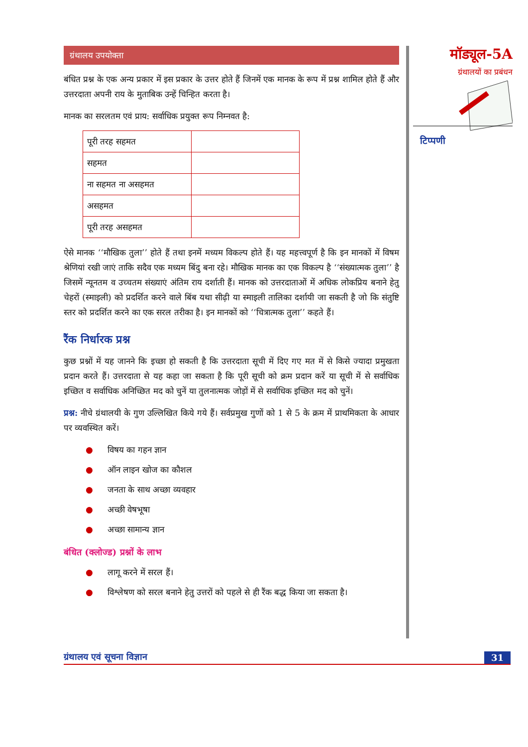ग्रंथालय उपयोक्ता
बंधित प्रश्न के एक अन्य प्रकार में इस प्रकार के उत्तर होते हैं जिनमें एक मानक के रूप में प्रश्न शामिल होते हैं और उत्तरदाता अपनी राय के मुताबिक उन्हें चिन्हित करता है।
मानक का सरलतम एवं प्राय: सर्वाधिक प्रयुक्त रूप निम्नवत है:
| पूरी तरह सहमत | |
| सहमत | |
| ना सहमत ना असहमत | |
| असहमत | |
| पूरी तरह असहमत | |
ऐसे मानक ‘‘मौखिक तुला’’ होते हैं तथा इनमें मध्यम विकल्प होते हैं। यह महत्त्वपूर्ण है कि इन मानकों में विषम श्रेणियां रखी जाएं ताकि सदैव एक मध्यम बिंदु बना रहे। मौखिक मानक का एक विकल्प है ‘‘संख्यात्मक तुला’’ है जिसमें न्यूनतम व उच्चतम संख्याएं अंतिम राय दर्शाती हैं। मानक को उत्तरदाताओं में अधिक लोकप्रिय बनाने हेतु चेहरों (स्माइली) को प्रदर्शित करने वाले बिंब यथा सीढ़ी या स्माइली तालिका दर्शायी जा सकती है जो कि संतुष्टि स्तर को प्रदर्शित करने का एक सरल तरीका है। इन मानकों को ‘‘चित्रात्मक तुला’’ कहते हैं।
रैंक निर्धारक प्रश्न
कुछ प्रश्नों में यह जानने कि इच्छा हो सकती है कि उत्तरदाता सूची में दिए गए मत में से किसे ज्यादा प्रमुखता प्रदान करते हैं। उत्तरदाता से यह कहा जा सकता है कि पूरी सूची को क्रम प्रदान करें या सूची में से सर्वाधिक इच्छित व सर्वाधिक अनिच्छित मद को चुनें या तुलनात्मक जोड़ों में से सर्वाधिक इच्छित मद को चुनें।
प्रश्न: नीचे ग्रंथालयी के गुण उल्लिखित किये गये हैं। सर्वप्रमुख गुणों को 1 से 5 के क्रम में प्राथमिकता के आधार पर व्यवस्थित करें।
● विषय का गहन ज्ञान
● ऑन लाइन खोज का कौशल
● जनता के साथ अच्छा व्यवहार
● अच्छी वेषभूषा
● अच्छा सामान्य ज्ञान
बंधित (क्लोज्ड) प्रश्नों के लाभ
● लागू करने में सरल हैं।
● विश्लेषण को सरल बनाने हेतु उत्तरों को पहले से ही रैंक बद्ध किया जा सकता है।
मॉड्यूल-5A
ग्रंथालयों का प्रबंधन
टिप्पणी
ग्रंथालय एवं सूचना विज्ञान 31